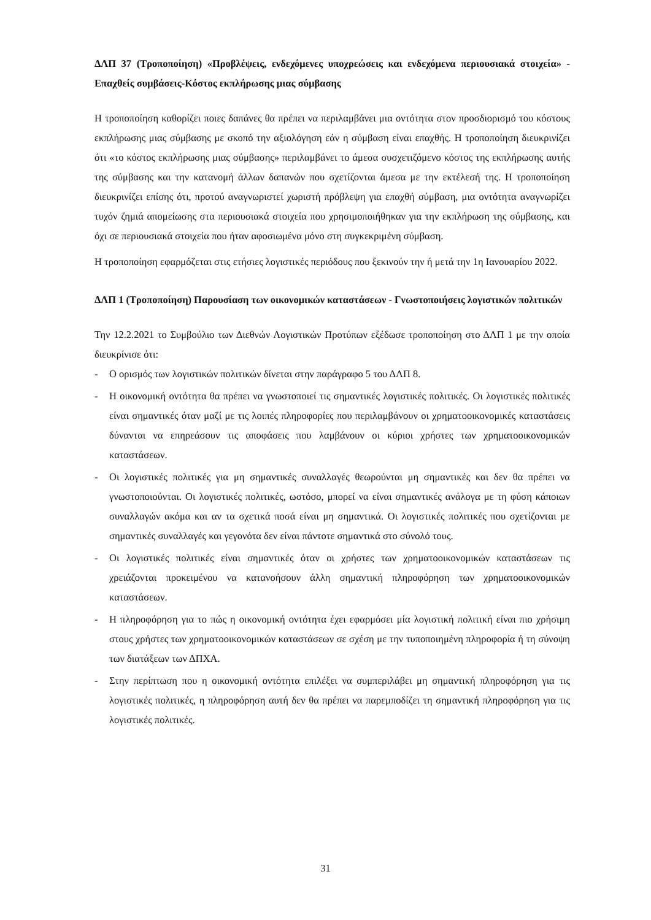ΔΛΠ 37 (Τροποποίηση) «Προβλέψεις, ενδεχόμενες υποχρεώσεις και ενδεχόμενα περιουσιακά στοιχεία» - Επαχθείς συμβάσεις-Κόστος εκπλήρωσης μιας σύμβασης
Η τροποποίηση καθορίζει ποιες δαπάνες θα πρέπει να περιλαμβάνει μια οντότητα στον προσδιορισμό του κόστους εκπλήρωσης μιας σύμβασης με σκοπό την αξιολόγηση εάν η σύμβαση είναι επαχθής. Η τροποποίηση διευκρινίζει ότι «το κόστος εκπλήρωσης μιας σύμβασης» περιλαμβάνει το άμεσα συσχετιζόμενο κόστος της εκπλήρωσης αυτής της σύμβασης και την κατανομή άλλων δαπανών που σχετίζονται άμεσα με την εκτέλεσή της. Η τροποποίηση διευκρινίζει επίσης ότι, προτού αναγνωριστεί χωριστή πρόβλεψη για επαχθή σύμβαση, μια οντότητα αναγνωρίζει τυχόν ζημιά απομείωσης στα περιουσιακά στοιχεία που χρησιμοποιήθηκαν για την εκπλήρωση της σύμβασης, και όχι σε περιουσιακά στοιχεία που ήταν αφοσιωμένα μόνο στη συγκεκριμένη σύμβαση.
Η τροποποίηση εφαρμόζεται στις ετήσιες λογιστικές περιόδους που ξεκινούν την ή μετά την 1η Ιανουαρίου 2022.
ΔΛΠ 1 (Τροποποίηση) Παρουσίαση των οικονομικών καταστάσεων - Γνωστοποιήσεις λογιστικών πολιτικών
Την 12.2.2021 το Συμβούλιο των Διεθνών Λογιστικών Προτύπων εξέδωσε τροποποίηση στο ΔΛΠ 1 με την οποία διευκρίνισε ότι:
- Ο ορισμός των λογιστικών πολιτικών δίνεται στην παράγραφο 5 του ΔΛΠ 8.
- Η οικονομική οντότητα θα πρέπει να γνωστοποιεί τις σημαντικές λογιστικές πολιτικές. Οι λογιστικές πολιτικές είναι σημαντικές όταν μαζί με τις λοιπές πληροφορίες που περιλαμβάνουν οι χρηματοοικονομικές καταστάσεις δύνανται να επηρεάσουν τις αποφάσεις που λαμβάνουν οι κύριοι χρήστες των χρηματοοικονομικών καταστάσεων.
- Οι λογιστικές πολιτικές για μη σημαντικές συναλλαγές θεωρούνται μη σημαντικές και δεν θα πρέπει να γνωστοποιούνται. Οι λογιστικές πολιτικές, ωστόσο, μπορεί να είναι σημαντικές ανάλογα με τη φύση κάποιων συναλλαγών ακόμα και αν τα σχετικά ποσά είναι μη σημαντικά. Οι λογιστικές πολιτικές που σχετίζονται με σημαντικές συναλλαγές και γεγονότα δεν είναι πάντοτε σημαντικά στο σύνολό τους.
- Οι λογιστικές πολιτικές είναι σημαντικές όταν οι χρήστες των χρηματοοικονομικών καταστάσεων τις χρειάζονται προκειμένου να κατανοήσουν άλλη σημαντική πληροφόρηση των χρηματοοικονομικών καταστάσεων.
- Η πληροφόρηση για το πώς η οικονομική οντότητα έχει εφαρμόσει μία λογιστική πολιτική είναι πιο χρήσιμη στους χρήστες των χρηματοοικονομικών καταστάσεων σε σχέση με την τυποποιημένη πληροφορία ή τη σύνοψη των διατάξεων των ΔΠΧΑ.
- Στην περίπτωση που η οικονομική οντότητα επιλέξει να συμπεριλάβει μη σημαντική πληροφόρηση για τις λογιστικές πολιτικές, η πληροφόρηση αυτή δεν θα πρέπει να παρεμποδίζει τη σημαντική πληροφόρηση για τις λογιστικές πολιτικές.
31